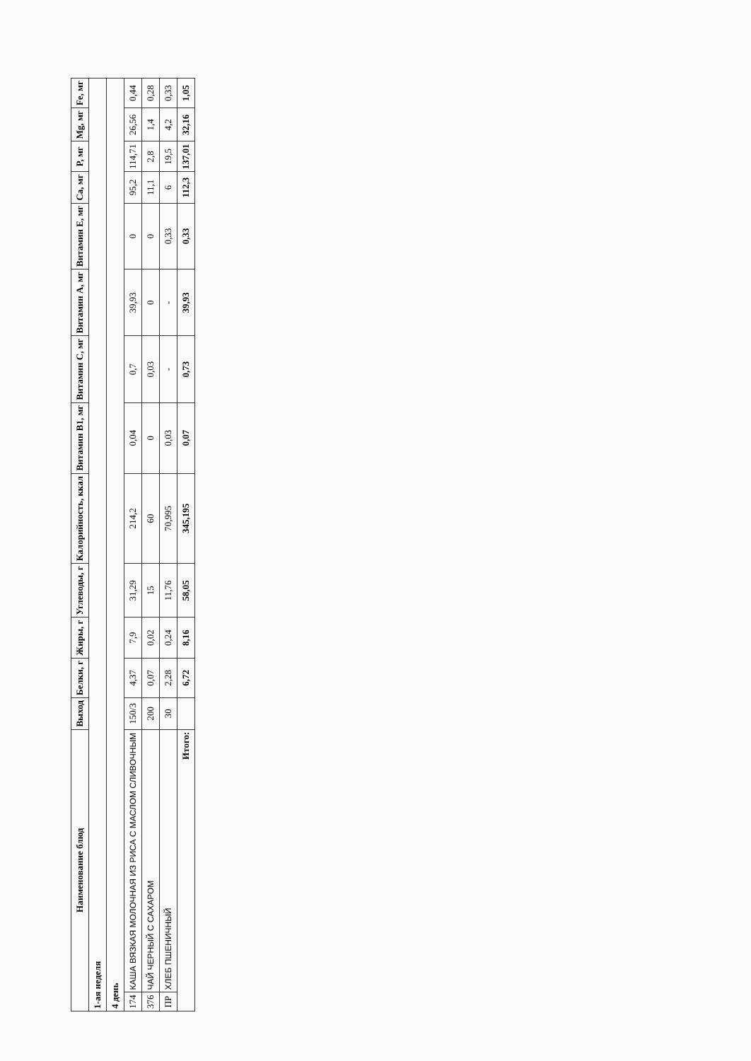| Наименование блюд | | Выход | Белки, г | Жиры, г | Углеводы, г | Калорийность, ккал | Витамин B1, мг | Витамин C, мг | Витамин A, мг | Витамин E, мг | Ca, мг | P, мг | Mg, мг | Fe, мг |
| --- | --- | --- | --- | --- | --- | --- | --- | --- | --- | --- | --- | --- | --- | --- |
| 1-ая неделя | | | | | | | | | | | | | | |
| 4 день | | | | | | | | | | | | | | |
| 174 | КАША ВЯЗКАЯ МОЛОЧНАЯ ИЗ РИСА С МАСЛОМ СЛИВОЧНЫМ | 150/3 | 4,37 | 7,9 | 31,29 | 214,2 | 0,04 | 0,7 | 39,93 | 0 | 95,2 | 114,71 | 26,56 | 0,44 |
| 376 | ЧАЙ ЧЕРНЫЙ С САХАРОМ | 200 | 0,07 | 0,02 | 15 | 60 | 0 | 0,03 | 0 | 0 | 11,1 | 2,8 | 1,4 | 0,28 |
| ПР | ХЛЕБ ПШЕНИЧНЫЙ | 30 | 2,28 | 0,24 | 11,76 | 70,995 | 0,03 | - | - | 0,33 | 6 | 19,5 | 4,2 | 0,33 |
| Итого: | | | 6,72 | 8,16 | 58,05 | 345,195 | 0,07 | 0,73 | 39,93 | 0,33 | 112,3 | 137,01 | 32,16 | 1,05 |